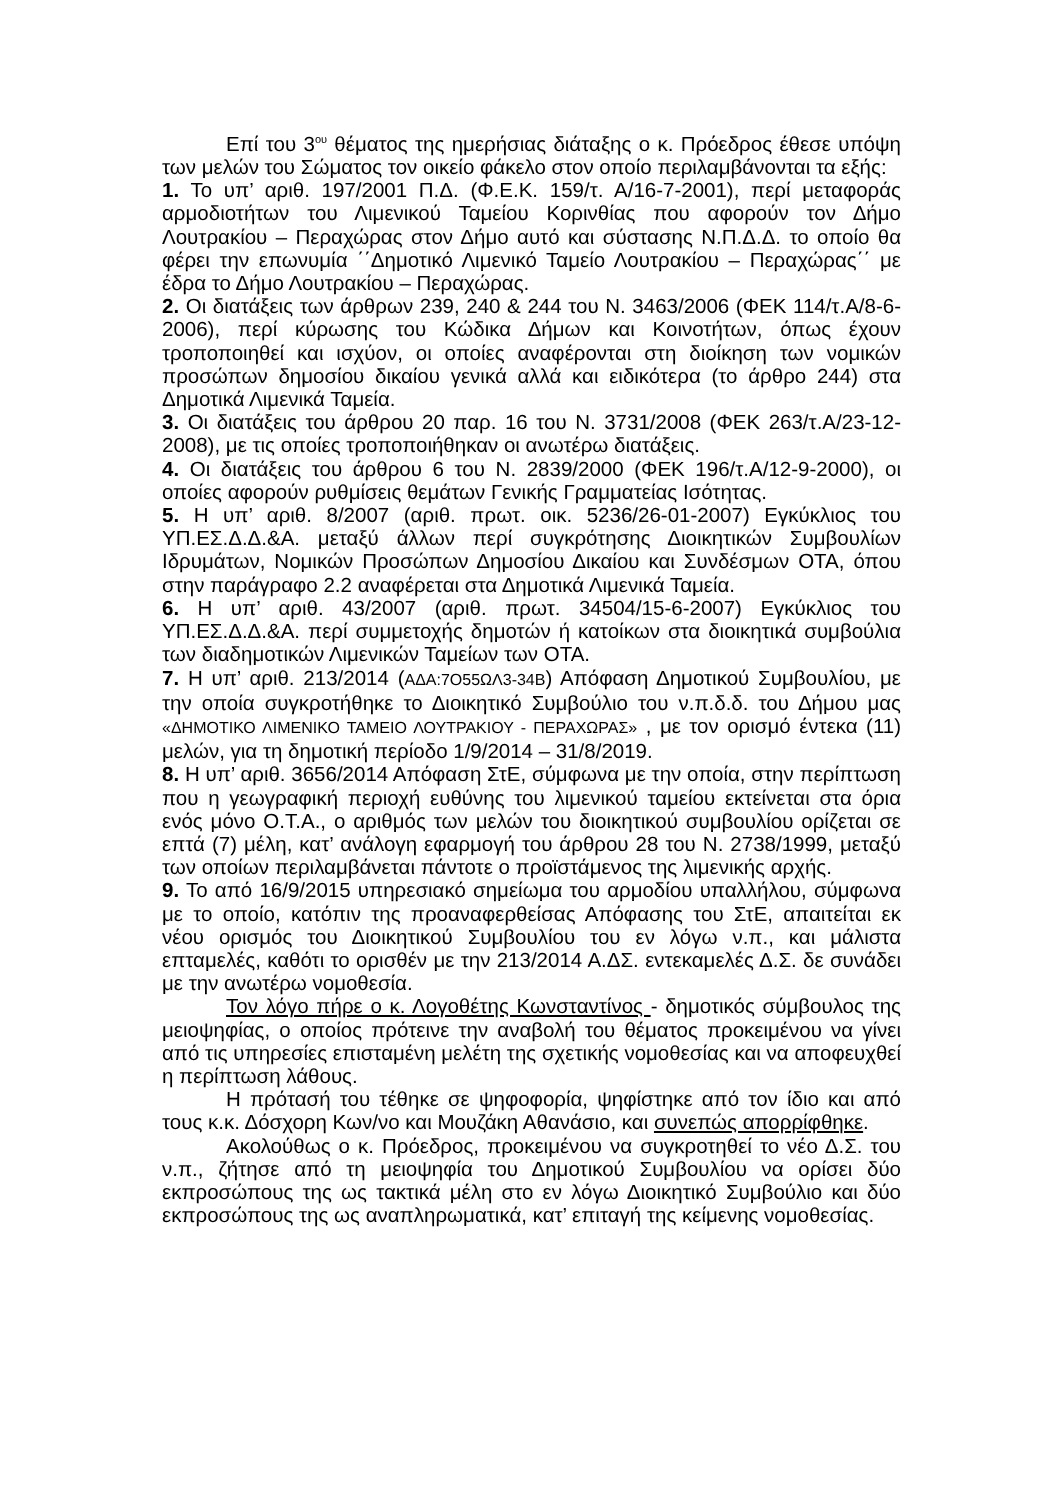Επί του 3<sup>ου</sup> θέματος της ημερήσιας διάταξης ο κ. Πρόεδρος έθεσε υπόψη των μελών του Σώματος τον οικείο φάκελο στον οποίο περιλαμβάνονται τα εξής:
1. Το υπ’ αριθ. 197/2001 Π.Δ. (Φ.Ε.Κ. 159/τ. Α/16-7-2001), περί μεταφοράς αρμοδιοτήτων του Λιμενικού Ταμείου Κορινθίας που αφορούν τον Δήμο Λουτρακίου – Περαχώρας στον Δήμο αυτό και σύστασης Ν.Π.Δ.Δ. το οποίο θα φέρει την επωνυμία ΄΄Δημοτικό Λιμενικό Ταμείο Λουτρακίου – Περαχώρας΄΄ με έδρα το Δήμο Λουτρακίου – Περαχώρας.
2. Οι διατάξεις των άρθρων 239, 240 & 244 του Ν. 3463/2006 (ΦΕΚ 114/τ.Α/8-6-2006), περί κύρωσης του Κώδικα Δήμων και Κοινοτήτων, όπως έχουν τροποποιηθεί και ισχύον, οι οποίες αναφέρονται στη διοίκηση των νομικών προσώπων δημοσίου δικαίου γενικά αλλά και ειδικότερα (το άρθρο 244) στα Δημοτικά Λιμενικά Ταμεία.
3. Οι διατάξεις του άρθρου 20 παρ. 16 του Ν. 3731/2008 (ΦΕΚ 263/τ.Α/23-12-2008), με τις οποίες τροποποιήθηκαν οι ανωτέρω διατάξεις.
4. Οι διατάξεις του άρθρου 6 του Ν. 2839/2000 (ΦΕΚ 196/τ.Α/12-9-2000), οι οποίες αφορούν ρυθμίσεις θεμάτων Γενικής Γραμματείας Ισότητας.
5. Η υπ’ αριθ. 8/2007 (αριθ. πρωτ. οικ. 5236/26-01-2007) Εγκύκλιος του ΥΠ.ΕΣ.Δ.Δ.&Α. μεταξύ άλλων περί συγκρότησης Διοικητικών Συμβουλίων Ιδρυμάτων, Νομικών Προσώπων Δημοσίου Δικαίου και Συνδέσμων ΟΤΑ, όπου στην παράγραφο 2.2 αναφέρεται στα Δημοτικά Λιμενικά Ταμεία.
6. Η υπ’ αριθ. 43/2007 (αριθ. πρωτ. 34504/15-6-2007) Εγκύκλιος του ΥΠ.ΕΣ.Δ.Δ.&Α. περί συμμετοχής δημοτών ή κατοίκων στα διοικητικά συμβούλια των διαδημοτικών Λιμενικών Ταμείων των ΟΤΑ.
7. Η υπ’ αριθ. 213/2014 (ΑΔΑ:7Ο55ΩΛ3-34Β) Απόφαση Δημοτικού Συμβουλίου, με την οποία συγκροτήθηκε το Διοικητικό Συμβούλιο του ν.π.δ.δ. του Δήμου μας «ΔΗΜΟΤΙΚΟ ΛΙΜΕΝΙΚΟ ΤΑΜΕΙΟ ΛΟΥΤΡΑΚΙΟΥ - ΠΕΡΑΧΩΡΑΣ» , με τον ορισμό έντεκα (11) μελών, για τη δημοτική περίοδο 1/9/2014 – 31/8/2019.
8. Η υπ’ αριθ. 3656/2014 Απόφαση ΣτΕ, σύμφωνα με την οποία, στην περίπτωση που η γεωγραφική περιοχή ευθύνης του λιμενικού ταμείου εκτείνεται στα όρια ενός μόνο Ο.Τ.Α., ο αριθμός των μελών του διοικητικού συμβουλίου ορίζεται σε επτά (7) μέλη, κατ’ ανάλογη εφαρμογή του άρθρου 28 του Ν. 2738/1999, μεταξύ των οποίων περιλαμβάνεται πάντοτε ο προϊστάμενος της λιμενικής αρχής.
9. Το από 16/9/2015 υπηρεσιακό σημείωμα του αρμοδίου υπαλλήλου, σύμφωνα με το οποίο, κατόπιν της προαναφερθείσας Απόφασης του ΣτΕ, απαιτείται εκ νέου ορισμός του Διοικητικού Συμβουλίου του εν λόγω ν.π., και μάλιστα επταμελές, καθότι το ορισθέν με την 213/2014 Α.ΔΣ. εντεκαμελές Δ.Σ. δε συνάδει με την ανωτέρω νομοθεσία.
Τον λόγο πήρε ο κ. Λογοθέτης Κωνσταντίνος - δημοτικός σύμβουλος της μειοψηφίας, ο οποίος πρότεινε την αναβολή του θέματος προκειμένου να γίνει από τις υπηρεσίες επισταμένη μελέτη της σχετικής νομοθεσίας και να αποφευχθεί η περίπτωση λάθους.
Η πρότασή του τέθηκε σε ψηφοφορία, ψηφίστηκε από τον ίδιο και από τους κ.κ. Δόσχορη Κων/νο και Μουζάκη Αθανάσιο, και συνεπώς απορρίφθηκε.
Ακολούθως ο κ. Πρόεδρος, προκειμένου να συγκροτηθεί το νέο Δ.Σ. του ν.π., ζήτησε από τη μειοψηφία του Δημοτικού Συμβουλίου να ορίσει δύο εκπροσώπους της ως τακτικά μέλη στο εν λόγω Διοικητικό Συμβούλιο και δύο εκπροσώπους της ως αναπληρωματικά, κατ’ επιταγή της κείμενης νομοθεσίας.